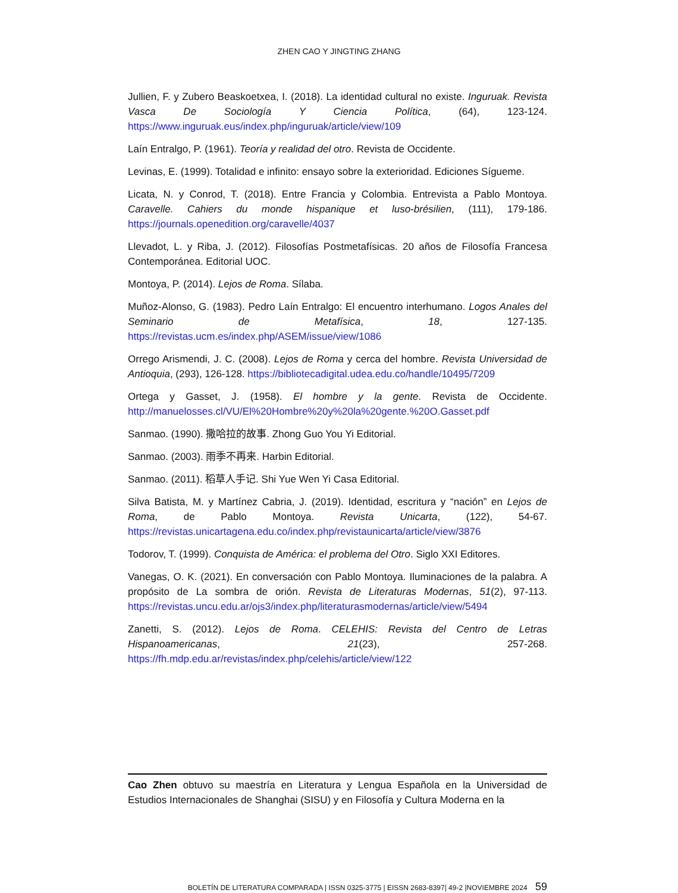ZHEN CAO Y JINGTING ZHANG
Jullien, F. y Zubero Beaskoetxea, I. (2018). La identidad cultural no existe. Inguruak. Revista Vasca De Sociología Y Ciencia Política, (64), 123-124. https://www.inguruak.eus/index.php/inguruak/article/view/109
Laín Entralgo, P. (1961). Teoría y realidad del otro. Revista de Occidente.
Levinas, E. (1999). Totalidad e infinito: ensayo sobre la exterioridad. Ediciones Sígueme.
Licata, N. y Conrod, T. (2018). Entre Francia y Colombia. Entrevista a Pablo Montoya. Caravelle. Cahiers du monde hispanique et luso-brésilien, (111), 179-186. https://journals.openedition.org/caravelle/4037
Llevadot, L. y Riba, J. (2012). Filosofías Postmetafísicas. 20 años de Filosofía Francesa Contemporánea. Editorial UOC.
Montoya, P. (2014). Lejos de Roma. Sílaba.
Muñoz-Alonso, G. (1983). Pedro Laín Entralgo: El encuentro interhumano. Logos Anales del Seminario de Metafísica, 18, 127-135. https://revistas.ucm.es/index.php/ASEM/issue/view/1086
Orrego Arismendi, J. C. (2008). Lejos de Roma y cerca del hombre. Revista Universidad de Antioquia, (293), 126-128. https://bibliotecadigital.udea.edu.co/handle/10495/7209
Ortega y Gasset, J. (1958). El hombre y la gente. Revista de Occidente. http://manuelosses.cl/VU/El%20Hombre%20y%20la%20gente.%20O.Gasset.pdf
Sanmao. (1990). 撒哈拉的故事. Zhong Guo You Yi Editorial.
Sanmao. (2003). 雨季不再来. Harbin Editorial.
Sanmao. (2011). 稻草人手记. Shi Yue Wen Yi Casa Editorial.
Silva Batista, M. y Martínez Cabria, J. (2019). Identidad, escritura y “nación” en Lejos de Roma, de Pablo Montoya. Revista Unicarta, (122), 54-67. https://revistas.unicartagena.edu.co/index.php/revistaunicarta/article/view/3876
Todorov, T. (1999). Conquista de América: el problema del Otro. Siglo XXI Editores.
Vanegas, O. K. (2021). En conversación con Pablo Montoya. Iluminaciones de la palabra. A propósito de La sombra de orión. Revista de Literaturas Modernas, 51(2), 97-113. https://revistas.uncu.edu.ar/ojs3/index.php/literaturasmodernas/article/view/5494
Zanetti, S. (2012). Lejos de Roma. CELEHIS: Revista del Centro de Letras Hispanoamericanas, 21(23), 257-268. https://fh.mdp.edu.ar/revistas/index.php/celehis/article/view/122
Cao Zhen obtuvo su maestría en Literatura y Lengua Española en la Universidad de Estudios Internacionales de Shanghai (SISU) y en Filosofía y Cultura Moderna en la
BOLETÍN DE LITERATURA COMPARADA | ISSN 0325-3775 | EISSN 2683-8397| 49-2 |NOVIEMBRE 2024 59